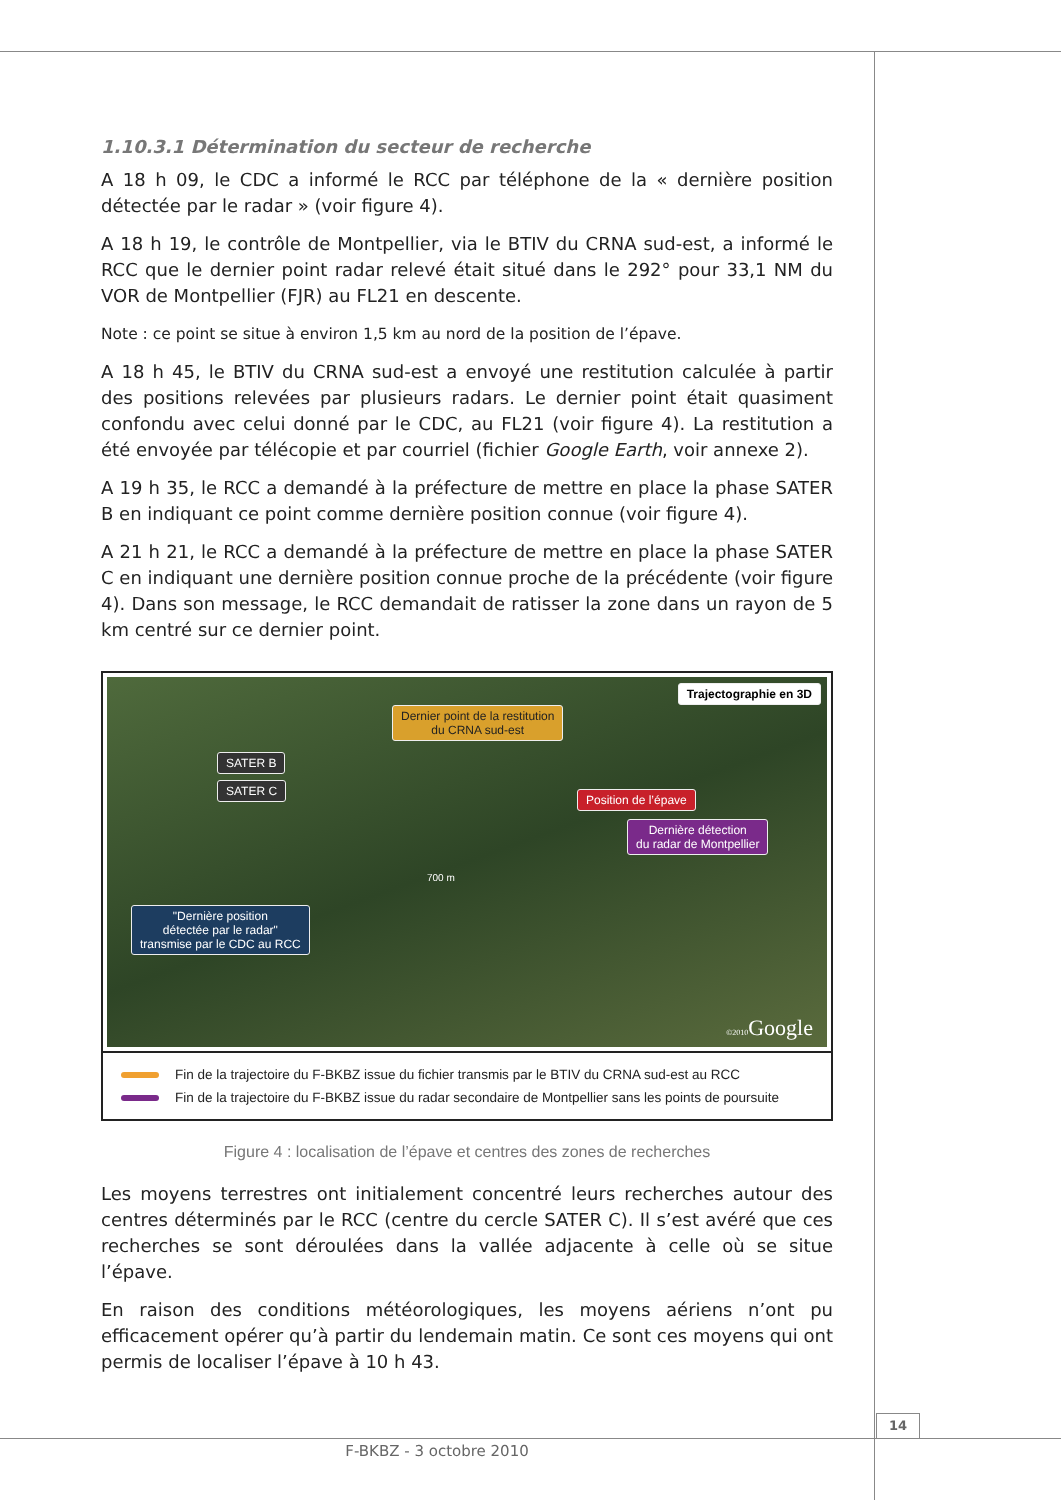1.10.3.1 Détermination du secteur de recherche
A 18 h 09, le CDC a informé le RCC par téléphone de la « dernière position détectée par le radar » (voir figure 4).
A 18 h 19, le contrôle de Montpellier, via le BTIV du CRNA sud-est, a informé le RCC que le dernier point radar relevé était situé dans le 292° pour 33,1 NM du VOR de Montpellier (FJR) au FL21 en descente.
Note : ce point se situe à environ 1,5 km au nord de la position de l’épave.
A 18 h 45, le BTIV du CRNA sud-est a envoyé une restitution calculée à partir des positions relevées par plusieurs radars. Le dernier point était quasiment confondu avec celui donné par le CDC, au FL21 (voir figure 4). La restitution a été envoyée par télécopie et par courriel (fichier Google Earth, voir annexe 2).
A 19 h 35, le RCC a demandé à la préfecture de mettre en place la phase SATER B en indiquant ce point comme dernière position connue (voir figure 4).
A 21 h 21, le RCC a demandé à la préfecture de mettre en place la phase SATER C en indiquant une dernière position connue proche de la précédente (voir figure 4). Dans son message, le RCC demandait de ratisser la zone dans un rayon de 5 km centré sur ce dernier point.
Trajectographie en 3D
Dernier point de la restitution
du CRNA sud-est
SATER B
SATER C
Position de l’épave
Dernière détection
du radar de Montpellier
700 m
"Dernière position
détectée par le radar"
transmise par le CDC au RCC
©2010 Google
Fin de la trajectoire du F-BKBZ issue du fichier transmis par le BTIV du CRNA sud-est au RCC
Fin de la trajectoire du F-BKBZ issue du radar secondaire de Montpellier sans les points de poursuite
Figure 4 : localisation de l’épave et centres des zones de recherches
Les moyens terrestres ont initialement concentré leurs recherches autour des centres déterminés par le RCC (centre du cercle SATER C). Il s’est avéré que ces recherches se sont déroulées dans la vallée adjacente à celle où se situe l’épave.
En raison des conditions météorologiques, les moyens aériens n’ont pu efficacement opérer qu’à partir du lendemain matin. Ce sont ces moyens qui ont permis de localiser l’épave à 10 h 43.
14
F-BKBZ - 3 octobre 2010